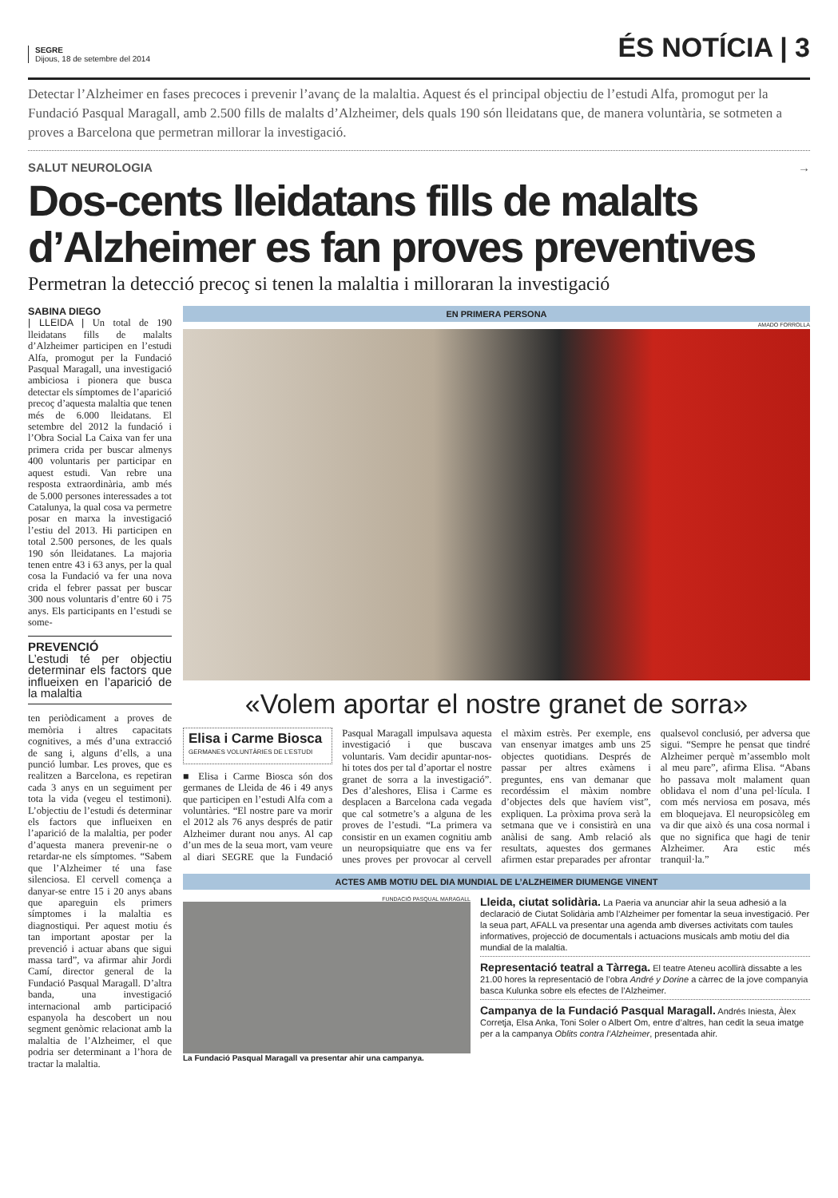SEGRE
Dijous, 18 de setembre del 2014
ÉS NOTÍCIA | 3
Detectar l’Alzheimer en fases precoces i prevenir l’avanç de la malaltia. Aquest és el principal objectiu de l’estudi Alfa, promogut per la Fundació Pasqual Maragall, amb 2.500 fills de malalts d’Alzheimer, dels quals 190 són lleidatans que, de manera voluntària, se sotmeten a proves a Barcelona que permetran millorar la investigació.
SALUT NEUROLOGIA →
Dos-cents lleidatans fills de malalts d’Alzheimer es fan proves preventives
Permetran la detecció precoç si tenen la malaltia i milloraran la investigació
SABINA DIEGO
| LLEIDA | Un total de 190 lleidatans fills de malalts d’Alzheimer participen en l’estudi Alfa, promogut per la Fundació Pasqual Maragall, una investigació ambiciosa i pionera que busca detectar els símptomes de l’aparició precoç d’aquesta malaltia que tenen més de 6.000 lleidatans. El setembre del 2012 la fundació i l’Obra Social La Caixa van fer una primera crida per buscar almenys 400 voluntaris per participar en aquest estudi. Van rebre una resposta extraordinària, amb més de 5.000 persones interessades a tot Catalunya, la qual cosa va permetre posar en marxa la investigació l’estiu del 2013. Hi participen en total 2.500 persones, de les quals 190 són lleidatanes. La majoria tenen entre 43 i 63 anys, per la qual cosa la Fundació va fer una nova crida el febrer passat per buscar 300 nous voluntaris d’entre 60 i 75 anys. Els participants en l’estudi se some-
PREVENCIÓ
L’estudi té per objectiu determinar els factors que influeixen en l’aparició de la malaltia
ten periòdicament a proves de memòria i altres capacitats cognitives, a més d’una extracció de sang i, alguns d’ells, a una punció lumbar. Les proves, que es realitzen a Barcelona, es repetiran cada 3 anys en un seguiment per tota la vida (vegeu el testimoni). L’objectiu de l’estudi és determinar els factors que influeixen en l’aparició de la malaltia, per poder d’aquesta manera prevenir-ne o retardar-ne els símptomes. “Sabem que l’Alzheimer té una fase silenciosa. El cervell comença a danyar-se entre 15 i 20 anys abans que apareguin els primers símptomes i la malaltia es diagnostiqui. Per aquest motiu és tan important apostar per la prevenció i actuar abans que sigui massa tard”, va afirmar ahir Jordi Camí, director general de la Fundació Pasqual Maragall. D’altra banda, una investigació internacional amb participació espanyola ha descobert un nou segment genòmic relacionat amb la malaltia de l’Alzheimer, el que podria ser determinant a l’hora de tractar la malaltia.
EN PRIMERA PERSONA
AMADO FORROLLA
«Volem aportar el nostre granet de sorra»
Elisa i Carme Biosca
GERMANES VOLUNTÀRIES DE L’ESTUDI
■ Elisa i Carme Biosca són dos germanes de Lleida de 46 i 49 anys que participen en l’estudi Alfa com a voluntàries. “El nostre pare va morir el 2012 als 76 anys després de patir Alzheimer durant nou anys. Al cap d’un mes de la seua mort, vam veure al diari SEGRE que la Fundació Pasqual Maragall impulsava aquesta investigació i que buscava voluntaris. Vam decidir apuntar-nos-hi totes dos per tal d’aportar el nostre granet de sorra a la investigació”. Des d’aleshores, Elisa i Carme es desplacen a Barcelona cada vegada que cal sotmetre’s a alguna de les proves de l’estudi. “La primera va consistir en un examen cognitiu amb un neuropsiquiatre que ens va fer unes proves per provocar al cervell el màxim estrès. Per exemple, ens van ensenyar imatges amb uns 25 objectes quotidians. Després de passar per altres exàmens i preguntes, ens van demanar que recordéssim el màxim nombre d’objectes dels que havíem vist”, expliquen. La pròxima prova serà la setmana que ve i consistirà en una anàlisi de sang. Amb relació als resultats, aquestes dos germanes afirmen estar preparades per afrontar qualsevol conclusió, per adversa que sigui. “Sempre he pensat que tindré Alzheimer perquè m’assemblo molt al meu pare”, afirma Elisa. “Abans ho passava molt malament quan oblidava el nom d’una pel·lícula. I com més nerviosa em posava, més em bloquejava. El neuropsicòleg em va dir que això és una cosa normal i que no significa que hagi de tenir Alzheimer. Ara estic més tranquil·la.”
ACTES AMB MOTIU DEL DIA MUNDIAL DE L’ALZHEIMER DIUMENGE VINENT
FUNDACIÓ PASQUAL MARAGALL
La Fundació Pasqual Maragall va presentar ahir una campanya.
Lleida, ciutat solidària. La Paeria va anunciar ahir la seua adhesió a la declaració de Ciutat Solidària amb l’Alzheimer per fomentar la seua investigació. Per la seua part, AFALL va presentar una agenda amb diverses activitats com taules informatives, projecció de documentals i actuacions musicals amb motiu del dia mundial de la malaltia.
Representació teatral a Tàrrega. El teatre Ateneu acollirà dissabte a les 21.00 hores la representació de l’obra André y Dorine a càrrec de la jove companyia basca Kulunka sobre els efectes de l’Alzheimer.
Campanya de la Fundació Pasqual Maragall. Andrés Iniesta, Àlex Corretja, Elsa Anka, Toni Soler o Albert Om, entre d’altres, han cedit la seua imatge per a la campanya Oblits contra l’Alzheimer, presentada ahir.